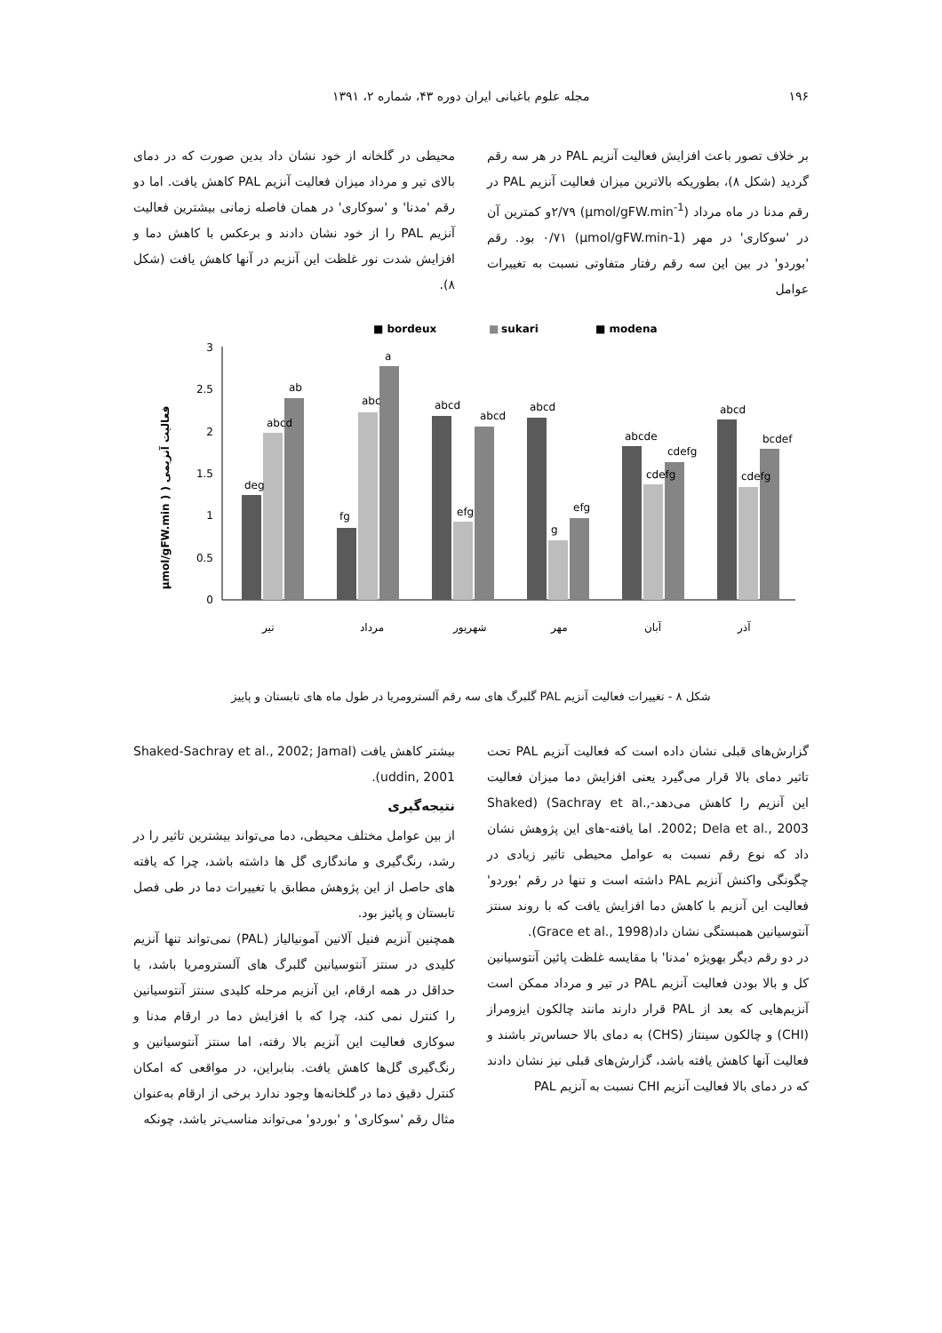۱۹۶ مجله علوم باغبانی ایران دوره ۴۳، شماره ۲، ۱۳۹۱
بر خلاف تصور باعث افزایش فعالیت آنزیم PAL در هر سه رقم گردید (شکل ۸)، بطوریکه بالاترین میزان فعالیت آنزیم PAL در رقم مدنا در ماه مرداد (µmol/gFW.min<sup>-1</sup>) ۲/۷۹و کمترین آن در 'سوکاری' در مهر (µmol/gFW.min-1) ۰/۷۱ بود. رقم 'بوردو' در بین این سه رقم رفتار متفاوتی نسبت به تغییرات عوامل
محیطی در گلخانه از خود نشان داد بدین صورت که در دمای بالای تیر و مرداد میزان فعالیت آنزیم PAL کاهش یافت. اما دو رقم 'مدنا' و 'سوکاری' در همان فاصله زمانی بیشترین فعالیت آنزیم PAL را از خود نشان دادند و برعکس با کاهش دما و افزایش شدت نور غلظت این آنزیم در آنها کاهش یافت (شکل ۸).
■ bordeux
■
sukari
■ modena
µmol/gFW.min ) ) فعالیت آنزیمی
3
2.5
2
1.5
1
0.5
0
ab
a
abcd
efg
deg
abcd
fg
abc
abcd
efg
abcd
g
abcde
cdefg
cdefg
abcd
cdefg
bcdef
تیر
مرداد
شهریور
مهر
آبان
آذر
شکل ۸ - تغییرات فعالیت آنزیم PAL گلبرگ های سه رقم آلسترومریا در طول ماه های تابستان و پاییز
گزارش‌های قبلی نشان داده است که فعالیت آنزیم PAL تحت تاثیر دمای بالا قرار می‌گیرد یعنی افزایش دما میزان فعالیت این آنزیم را کاهش می‌دهد-Shaked) (Sachray et al., 2002; Dela et al., 2003. اما یافته-های این پژوهش نشان داد که نوع رقم نسبت به عوامل محیطی تاثیر زیادی در چگونگی واکنش آنزیم PAL داشته است و تنها در رقم 'بوردو' فعالیت این آنزیم با کاهش دما افزایش یافت که با روند سنتز آنتوسیانین همبستگی نشان داد(Grace et al., 1998).
در دو رقم دیگر بهویژه 'مدنا' با مقایسه غلظت پائین آنتوسیانین کل و بالا بودن فعالیت آنزیم PAL در تیر و مرداد ممکن است آنزیم‌هایی که بعد از PAL قرار دارند مانند چالکون ایزومراز (CHI) و چالکون سینتاز (CHS) به دمای بالا حساس‌تر باشند و فعالیت آنها کاهش یافته باشد، گزارش‌های قبلی نیز نشان دادند که در دمای بالا فعالیت آنزیم CHI نسبت به آنزیم PAL
بیشتر کاهش یافت (Shaked-Sachray et al., 2002; Jamal uddin, 2001).
نتیجه‌گیری
از بین عوامل مختلف محیطی، دما می‌تواند بیشترین تاثیر را در رشد، رنگ‌گیری و ماندگاری گل ها داشته باشد، چرا که یافته های حاصل از این پژوهش مطابق با تغییرات دما در طی فصل تابستان و پائیز بود.
همچنین آنزیم فنیل آلانین آمونیالیاز (PAL) نمی‌تواند تنها آنزیم کلیدی در سنتز آنتوسیانین گلبرگ های آلسترومریا باشد، یا حداقل در همه ارقام، این آنزیم مرحله کلیدی سنتز آنتوسیانین را کنترل نمی کند، چرا که با افزایش دما در ارقام مدنا و سوکاری فعالیت این آنزیم بالا رفته، اما سنتز آنتوسیانین و رنگ‌گیری گل‌ها کاهش یافت. بنابراین، در مواقعی که امکان کنترل دقیق دما در گلخانه‌ها وجود ندارد برخی از ارقام به‌عنوان مثال رقم 'سوکاری' و 'بوردو' می‌تواند مناسب‌تر باشد، چونکه